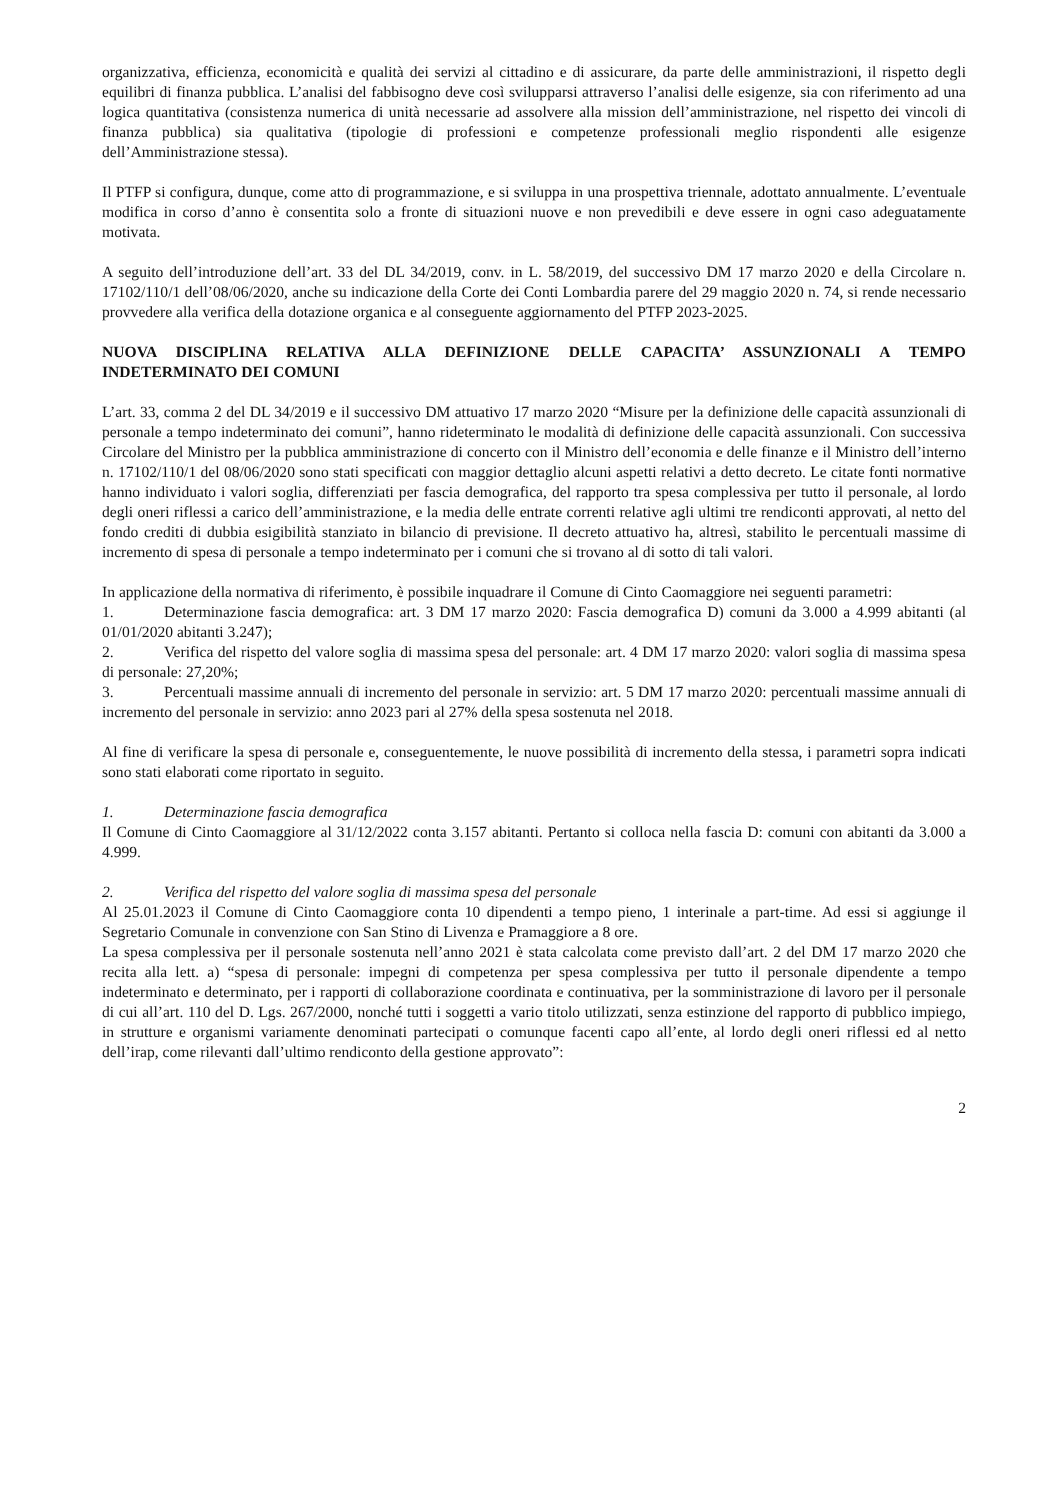organizzativa, efficienza, economicità e qualità dei servizi al cittadino e di assicurare, da parte delle amministrazioni, il rispetto degli equilibri di finanza pubblica. L’analisi del fabbisogno deve così svilupparsi attraverso l’analisi delle esigenze, sia con riferimento ad una logica quantitativa (consistenza numerica di unità necessarie ad assolvere alla mission dell’amministrazione, nel rispetto dei vincoli di finanza pubblica) sia qualitativa (tipologie di professioni e competenze professionali meglio rispondenti alle esigenze dell’Amministrazione stessa).
Il PTFP si configura, dunque, come atto di programmazione, e si sviluppa in una prospettiva triennale, adottato annualmente. L’eventuale modifica in corso d’anno è consentita solo a fronte di situazioni nuove e non prevedibili e deve essere in ogni caso adeguatamente motivata.
A seguito dell’introduzione dell’art. 33 del DL 34/2019, conv. in L. 58/2019, del successivo DM 17 marzo 2020 e della Circolare n. 17102/110/1 dell’08/06/2020, anche su indicazione della Corte dei Conti Lombardia parere del 29 maggio 2020 n. 74, si rende necessario provvedere alla verifica della dotazione organica e al conseguente aggiornamento del PTFP 2023-2025.
NUOVA DISCIPLINA RELATIVA ALLA DEFINIZIONE DELLE CAPACITA’ ASSUNZIONALI A TEMPO INDETERMINATO DEI COMUNI
L’art. 33, comma 2 del DL 34/2019 e il successivo DM attuativo 17 marzo 2020 “Misure per la definizione delle capacità assunzionali di personale a tempo indeterminato dei comuni”, hanno rideterminato le modalità di definizione delle capacità assunzionali. Con successiva Circolare del Ministro per la pubblica amministrazione di concerto con il Ministro dell’economia e delle finanze e il Ministro dell’interno n. 17102/110/1 del 08/06/2020 sono stati specificati con maggior dettaglio alcuni aspetti relativi a detto decreto. Le citate fonti normative hanno individuato i valori soglia, differenziati per fascia demografica, del rapporto tra spesa complessiva per tutto il personale, al lordo degli oneri riflessi a carico dell’amministrazione, e la media delle entrate correnti relative agli ultimi tre rendiconti approvati, al netto del fondo crediti di dubbia esigibilità stanziato in bilancio di previsione. Il decreto attuativo ha, altresì, stabilito le percentuali massime di incremento di spesa di personale a tempo indeterminato per i comuni che si trovano al di sotto di tali valori.
In applicazione della normativa di riferimento, è possibile inquadrare il Comune di Cinto Caomaggiore nei seguenti parametri:
1. Determinazione fascia demografica: art. 3 DM 17 marzo 2020: Fascia demografica D) comuni da 3.000 a 4.999 abitanti (al 01/01/2020 abitanti 3.247);
2. Verifica del rispetto del valore soglia di massima spesa del personale: art. 4 DM 17 marzo 2020: valori soglia di massima spesa di personale: 27,20%;
3. Percentuali massime annuali di incremento del personale in servizio: art. 5 DM 17 marzo 2020: percentuali massime annuali di incremento del personale in servizio: anno 2023 pari al 27% della spesa sostenuta nel 2018.
Al fine di verificare la spesa di personale e, conseguentemente, le nuove possibilità di incremento della stessa, i parametri sopra indicati sono stati elaborati come riportato in seguito.
1. Determinazione fascia demografica
Il Comune di Cinto Caomaggiore al 31/12/2022 conta 3.157 abitanti. Pertanto si colloca nella fascia D: comuni con abitanti da 3.000 a 4.999.
2. Verifica del rispetto del valore soglia di massima spesa del personale
Al 25.01.2023 il Comune di Cinto Caomaggiore conta 10 dipendenti a tempo pieno, 1 interinale a part-time. Ad essi si aggiunge il Segretario Comunale in convenzione con San Stino di Livenza e Pramaggiore a 8 ore.
La spesa complessiva per il personale sostenuta nell’anno 2021 è stata calcolata come previsto dall’art. 2 del DM 17 marzo 2020 che recita alla lett. a) “spesa di personale: impegni di competenza per spesa complessiva per tutto il personale dipendente a tempo indeterminato e determinato, per i rapporti di collaborazione coordinata e continuativa, per la somministrazione di lavoro per il personale di cui all’art. 110 del D. Lgs. 267/2000, nonché tutti i soggetti a vario titolo utilizzati, senza estinzione del rapporto di pubblico impiego, in strutture e organismi variamente denominati partecipati o comunque facenti capo all’ente, al lordo degli oneri riflessi ed al netto dell’irap, come rilevanti dall’ultimo rendiconto della gestione approvato”:
2